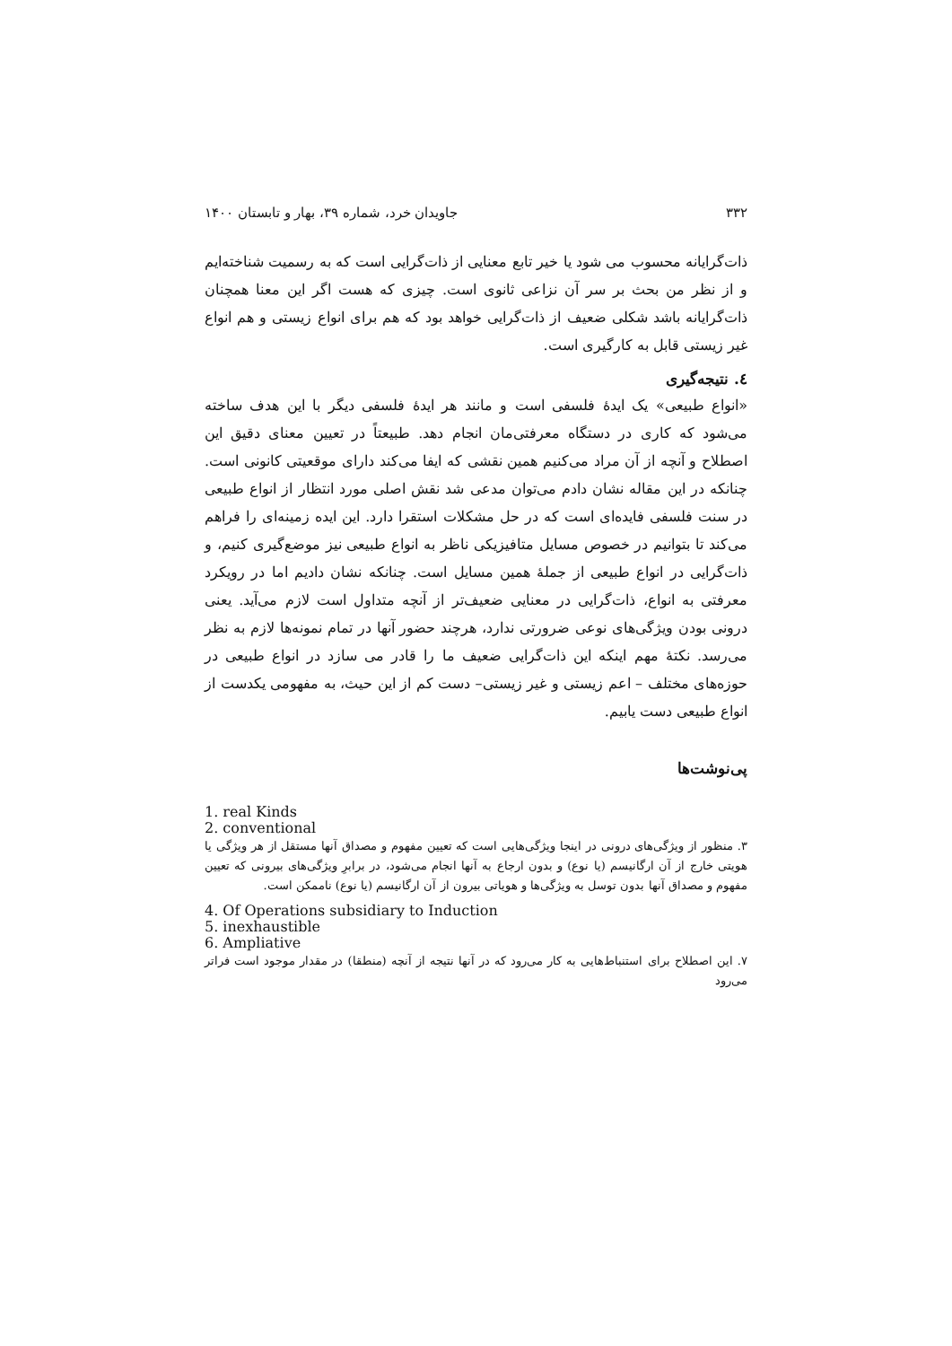۳۳۲ جاویدان خرد، شماره ۳۹، بهار و تابستان ۱۴۰۰
ذات‌گرایانه محسوب می شود یا خیر تابع معنایی از ذات‌گرایی است که به رسمیت شناخته‌ایم و از نظر من بحث بر سر آن نزاعی ثانوی است. چیزی که هست اگر این معنا همچنان ذات‌گرایانه باشد شکلی ضعیف از ذات‌گرایی خواهد بود که هم برای انواع زیستی و هم انواع غیر زیستی قابل به کارگیری است.
٤. نتیجه‌گیری
«انواع طبیعی» یک ایدهٔ فلسفی است و مانند هر ایدهٔ فلسفی دیگر با این هدف ساخته می‌شود که کاری در دستگاه معرفتی‌مان انجام دهد. طبیعتاً در تعیین معنای دقیق این اصطلاح و آنچه از آن مراد می‌کنیم همین نقشی که ایفا می‌کند دارای موقعیتی کانونی است. چنانکه در این مقاله نشان دادم می‌توان مدعی شد نقش اصلی مورد انتظار از انواع طبیعی در سنت فلسفی فایده‌ای است که در حل مشکلات استقرا دارد. این ایده زمینه‌ای را فراهم می‌کند تا بتوانیم در خصوص مسایل متافیزیکی ناظر به انواع طبیعی نیز موضع‌گیری کنیم، و ذات‌گرایی در انواع طبیعی از جملهٔ همین مسایل است. چنانکه نشان دادیم اما در رویکرد معرفتی به انواع، ذات‌گرایی در معنایی ضعیف‌تر از آنچه متداول است لازم می‌آید. یعنی درونی بودن ویژگی‌های نوعی ضرورتی ندارد، هرچند حضور آنها در تمام نمونه‌ها لازم به نظر می‌رسد. نکتهٔ مهم اینکه این ذات‌گرایی ضعیف ما را قادر می سازد در انواع طبیعی در حوزه‌های مختلف – اعم زیستی و غیر زیستی– دست کم از این حیث، به مفهومی یکدست از انواع طبیعی دست یابیم.
پی‌نوشت‌ها
1. real Kinds
2. conventional
۳. منظور از ویژگی‌های درونی در اینجا ویژگی‌هایی است که تعیین مفهوم و مصداق آنها مستقل از هر ویژگی یا هویتی خارج از آن ارگانیسم (یا نوع) و بدون ارجاع به آنها انجام می‌شود، در برابرِ ویژگی‌های بیرونی که تعیین مفهوم و مصداق آنها بدون توسل به ویژگی‌ها و هویاتی بیرون از آن ارگانیسم (یا نوع) ناممکن است.
4. Of Operations subsidiary to Induction
5. inexhaustible
6. Ampliative
۷. این اصطلاح برای استنباط‌هایی به کار می‌رود که در آنها نتیجه از آنچه (منطقا) در مقدار موجود است فراتر می‌رود